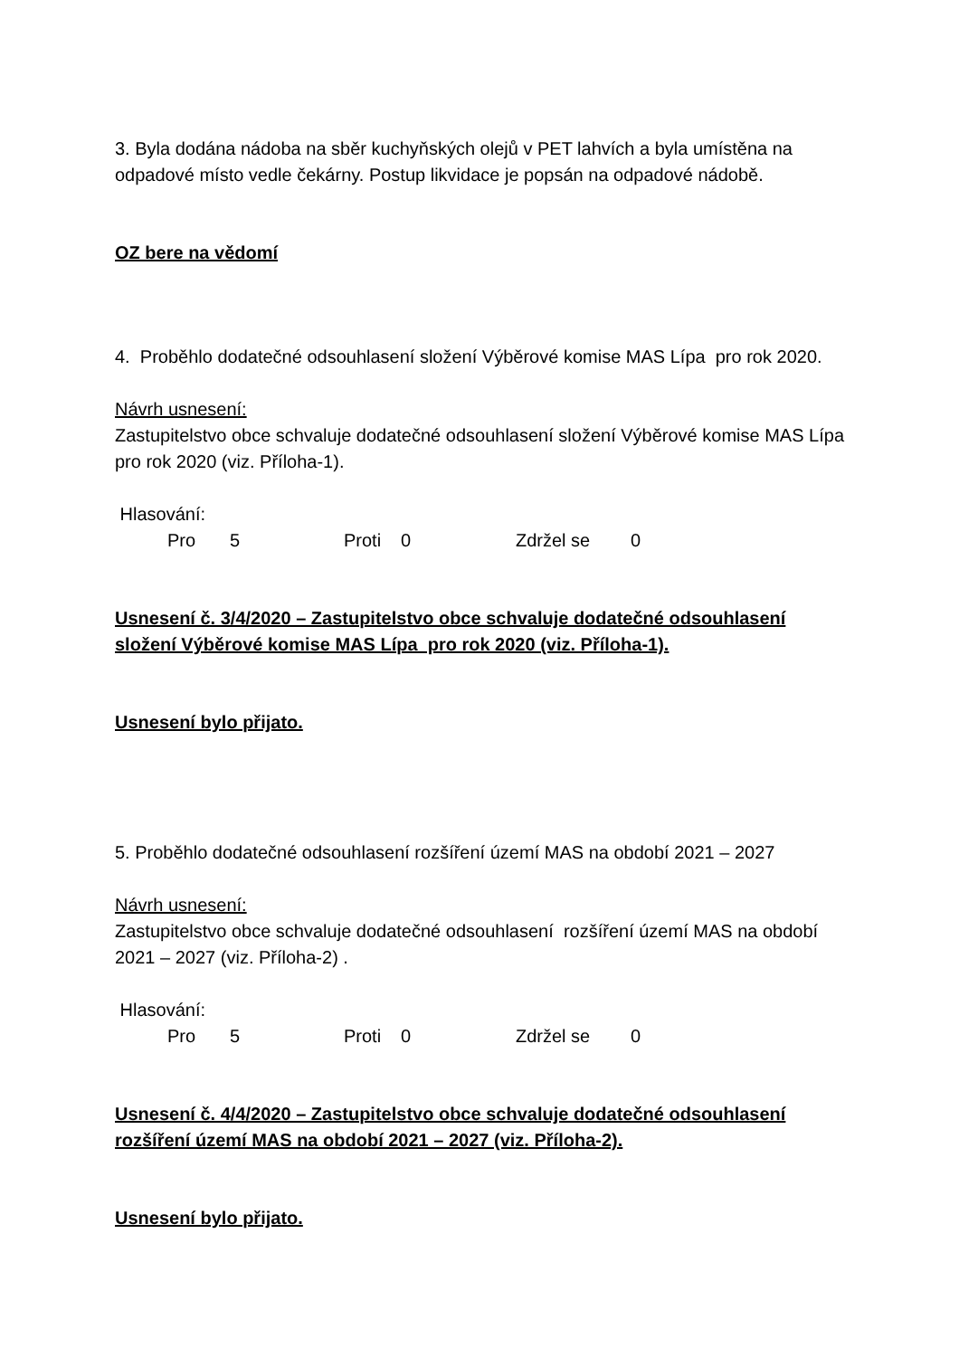3. Byla dodána nádoba na sběr kuchyňských olejů v PET lahvích a byla umístěna na odpadové místo vedle čekárny. Postup likvidace je popsán na odpadové nádobě.
OZ bere na vědomí
4. Proběhlo dodatečné odsouhlasení složení Výběrové komise MAS Lípa pro rok 2020.
Návrh usnesení:
Zastupitelstvo obce schvaluje dodatečné odsouhlasení složení Výběrové komise MAS Lípa pro rok 2020 (viz. Příloha-1).
Hlasování:
Pro 5 Proti 0 Zdržel se 0
Usnesení č. 3/4/2020 – Zastupitelstvo obce schvaluje dodatečné odsouhlasení složení Výběrové komise MAS Lípa pro rok 2020 (viz. Příloha-1).
Usnesení bylo přijato.
5. Proběhlo dodatečné odsouhlasení rozšíření území MAS na období 2021 – 2027
Návrh usnesení:
Zastupitelstvo obce schvaluje dodatečné odsouhlasení rozšíření území MAS na období 2021 – 2027 (viz. Příloha-2) .
Hlasování:
Pro 5 Proti 0 Zdržel se 0
Usnesení č. 4/4/2020 – Zastupitelstvo obce schvaluje dodatečné odsouhlasení rozšíření území MAS na období 2021 – 2027 (viz. Příloha-2).
Usnesení bylo přijato.